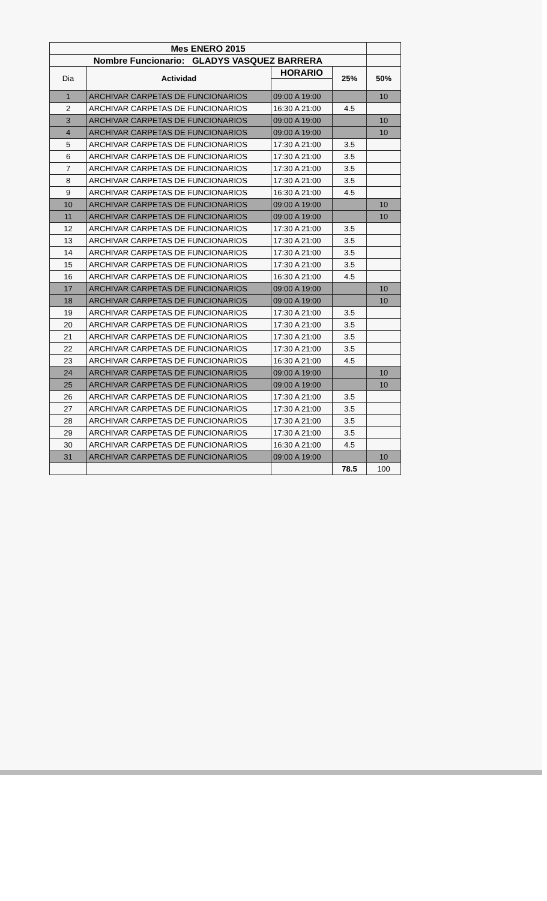| Mes ENERO 2015 | | | | |
| Nombre Funcionario: GLADYS VASQUEZ BARRERA | | | | |
| Dia | Actividad | HORARIO | 25% | 50% |
| 1 | ARCHIVAR CARPETAS DE FUNCIONARIOS | 09:00 A 19:00 | | 10 |
| 2 | ARCHIVAR CARPETAS DE FUNCIONARIOS | 16:30 A 21:00 | 4.5 | |
| 3 | ARCHIVAR CARPETAS DE FUNCIONARIOS | 09:00 A 19:00 | | 10 |
| 4 | ARCHIVAR CARPETAS DE FUNCIONARIOS | 09:00 A 19:00 | | 10 |
| 5 | ARCHIVAR CARPETAS DE FUNCIONARIOS | 17:30 A 21:00 | 3.5 | |
| 6 | ARCHIVAR CARPETAS DE FUNCIONARIOS | 17:30 A 21:00 | 3.5 | |
| 7 | ARCHIVAR CARPETAS DE FUNCIONARIOS | 17:30 A 21:00 | 3.5 | |
| 8 | ARCHIVAR CARPETAS DE FUNCIONARIOS | 17:30 A 21:00 | 3.5 | |
| 9 | ARCHIVAR CARPETAS DE FUNCIONARIOS | 16:30 A 21:00 | 4.5 | |
| 10 | ARCHIVAR CARPETAS DE FUNCIONARIOS | 09:00 A 19:00 | | 10 |
| 11 | ARCHIVAR CARPETAS DE FUNCIONARIOS | 09:00 A 19:00 | | 10 |
| 12 | ARCHIVAR CARPETAS DE FUNCIONARIOS | 17:30 A 21:00 | 3.5 | |
| 13 | ARCHIVAR CARPETAS DE FUNCIONARIOS | 17:30 A 21:00 | 3.5 | |
| 14 | ARCHIVAR CARPETAS DE FUNCIONARIOS | 17:30 A 21:00 | 3.5 | |
| 15 | ARCHIVAR CARPETAS DE FUNCIONARIOS | 17:30 A 21:00 | 3.5 | |
| 16 | ARCHIVAR CARPETAS DE FUNCIONARIOS | 16:30 A 21:00 | 4.5 | |
| 17 | ARCHIVAR CARPETAS DE FUNCIONARIOS | 09:00 A 19:00 | | 10 |
| 18 | ARCHIVAR CARPETAS DE FUNCIONARIOS | 09:00 A 19:00 | | 10 |
| 19 | ARCHIVAR CARPETAS DE FUNCIONARIOS | 17:30 A 21:00 | 3.5 | |
| 20 | ARCHIVAR CARPETAS DE FUNCIONARIOS | 17:30 A 21:00 | 3.5 | |
| 21 | ARCHIVAR CARPETAS DE FUNCIONARIOS | 17:30 A 21:00 | 3.5 | |
| 22 | ARCHIVAR CARPETAS DE FUNCIONARIOS | 17:30 A 21:00 | 3.5 | |
| 23 | ARCHIVAR CARPETAS DE FUNCIONARIOS | 16:30 A 21:00 | 4.5 | |
| 24 | ARCHIVAR CARPETAS DE FUNCIONARIOS | 09:00 A 19:00 | | 10 |
| 25 | ARCHIVAR CARPETAS DE FUNCIONARIOS | 09:00 A 19:00 | | 10 |
| 26 | ARCHIVAR CARPETAS DE FUNCIONARIOS | 17:30 A 21:00 | 3.5 | |
| 27 | ARCHIVAR CARPETAS DE FUNCIONARIOS | 17:30 A 21:00 | 3.5 | |
| 28 | ARCHIVAR CARPETAS DE FUNCIONARIOS | 17:30 A 21:00 | 3.5 | |
| 29 | ARCHIVAR CARPETAS DE FUNCIONARIOS | 17:30 A 21:00 | 3.5 | |
| 30 | ARCHIVAR CARPETAS DE FUNCIONARIOS | 16:30 A 21:00 | 4.5 | |
| 31 | ARCHIVAR CARPETAS DE FUNCIONARIOS | 09:00 A 19:00 | | 10 |
| | | | 78.5 | 100 |